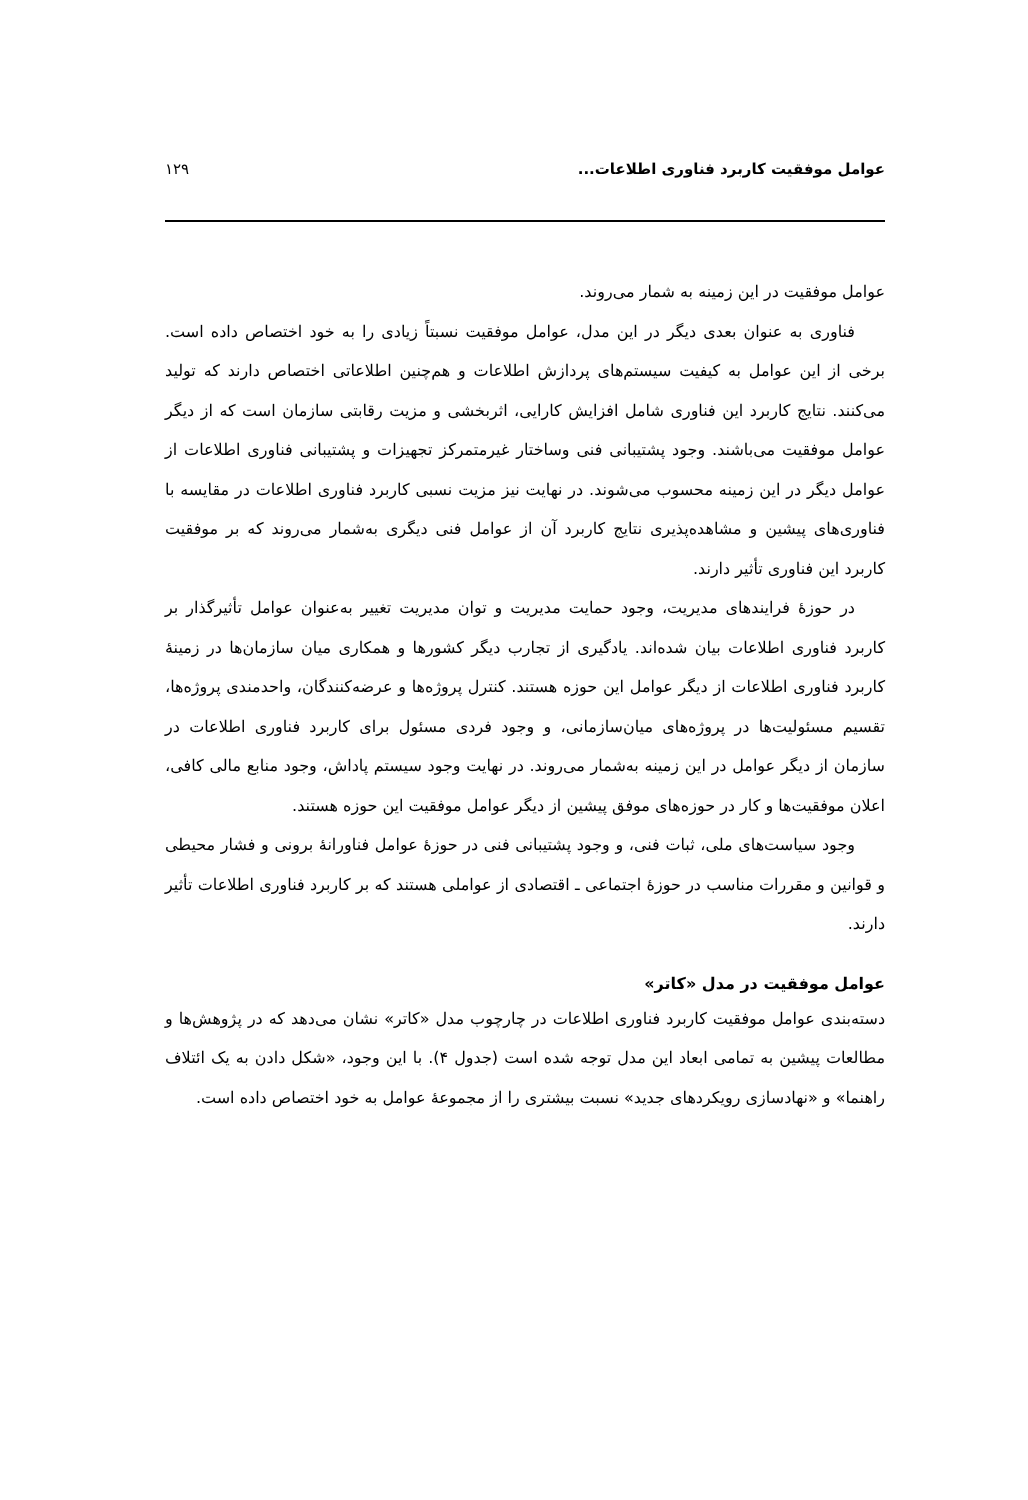عوامل موفقیت کاربرد فناوری اطلاعات... ۱۲۹
عوامل موفقیت در این زمینه به شمار می‌روند.
فناوری به عنوان بعدی دیگر در این مدل، عوامل موفقیت نسبتاً زیادی را به خود اختصاص داده است. برخی از این عوامل به کیفیت سیستم‌های پردازش اطلاعات و هم‌چنین اطلاعاتی اختصاص دارند که تولید می‌کنند. نتایج کاربرد این فناوری شامل افزایش کارایی، اثربخشی و مزیت رقابتی سازمان است که از دیگر عوامل موفقیت می‌باشند. وجود پشتیبانی فنی وساختار غیرمتمرکز تجهیزات و پشتیبانی فناوری اطلاعات از عوامل دیگر در این زمینه محسوب می‌شوند. در نهایت نیز مزیت نسبی کاربرد فناوری اطلاعات در مقایسه با فناوری‌های پیشین و مشاهده‌پذیری نتایج کاربرد آن از عوامل فنی دیگری به‌شمار می‌روند که بر موفقیت کاربرد این فناوری تأثیر دارند.
در حوزهٔ فرایندهای مدیریت، وجود حمایت مدیریت و توان مدیریت تغییر به‌عنوان عوامل تأثیرگذار بر کاربرد فناوری اطلاعات بیان شده‌اند. یادگیری از تجارب دیگر کشورها و همکاری میان سازمان‌ها در زمینهٔ کاربرد فناوری اطلاعات از دیگر عوامل این حوزه هستند. کنترل پروژه‌ها و عرضه‌کنندگان، واحدمندی پروژه‌ها، تقسیم مسئولیت‌ها در پروژه‌های میان‌سازمانی، و وجود فردی مسئول برای کاربرد فناوری اطلاعات در سازمان از دیگر عوامل در این زمینه به‌شمار می‌روند. در نهایت وجود سیستم پاداش، وجود منابع مالی کافی، اعلان موفقیت‌ها و کار در حوزه‌های موفق پیشین از دیگر عوامل موفقیت این حوزه هستند.
وجود سیاست‌های ملی، ثبات فنی، و وجود پشتیبانی فنی در حوزهٔ عوامل فناورانهٔ برونی و فشار محیطی و قوانین و مقررات مناسب در حوزهٔ اجتماعی ـ اقتصادی از عواملی هستند که بر کاربرد فناوری اطلاعات تأثیر دارند.
عوامل موفقیت در مدل «کاتر»
دسته‌بندی عوامل موفقیت کاربرد فناوری اطلاعات در چارچوب مدل «کاتر» نشان می‌دهد که در پژوهش‌ها و مطالعات پیشین به تمامی ابعاد این مدل توجه شده است (جدول ۴). با این وجود، «شکل دادن به یک ائتلاف راهنما» و «نهادسازی رویکردهای جدید» نسبت بیشتری را از مجموعهٔ عوامل به خود اختصاص داده است.